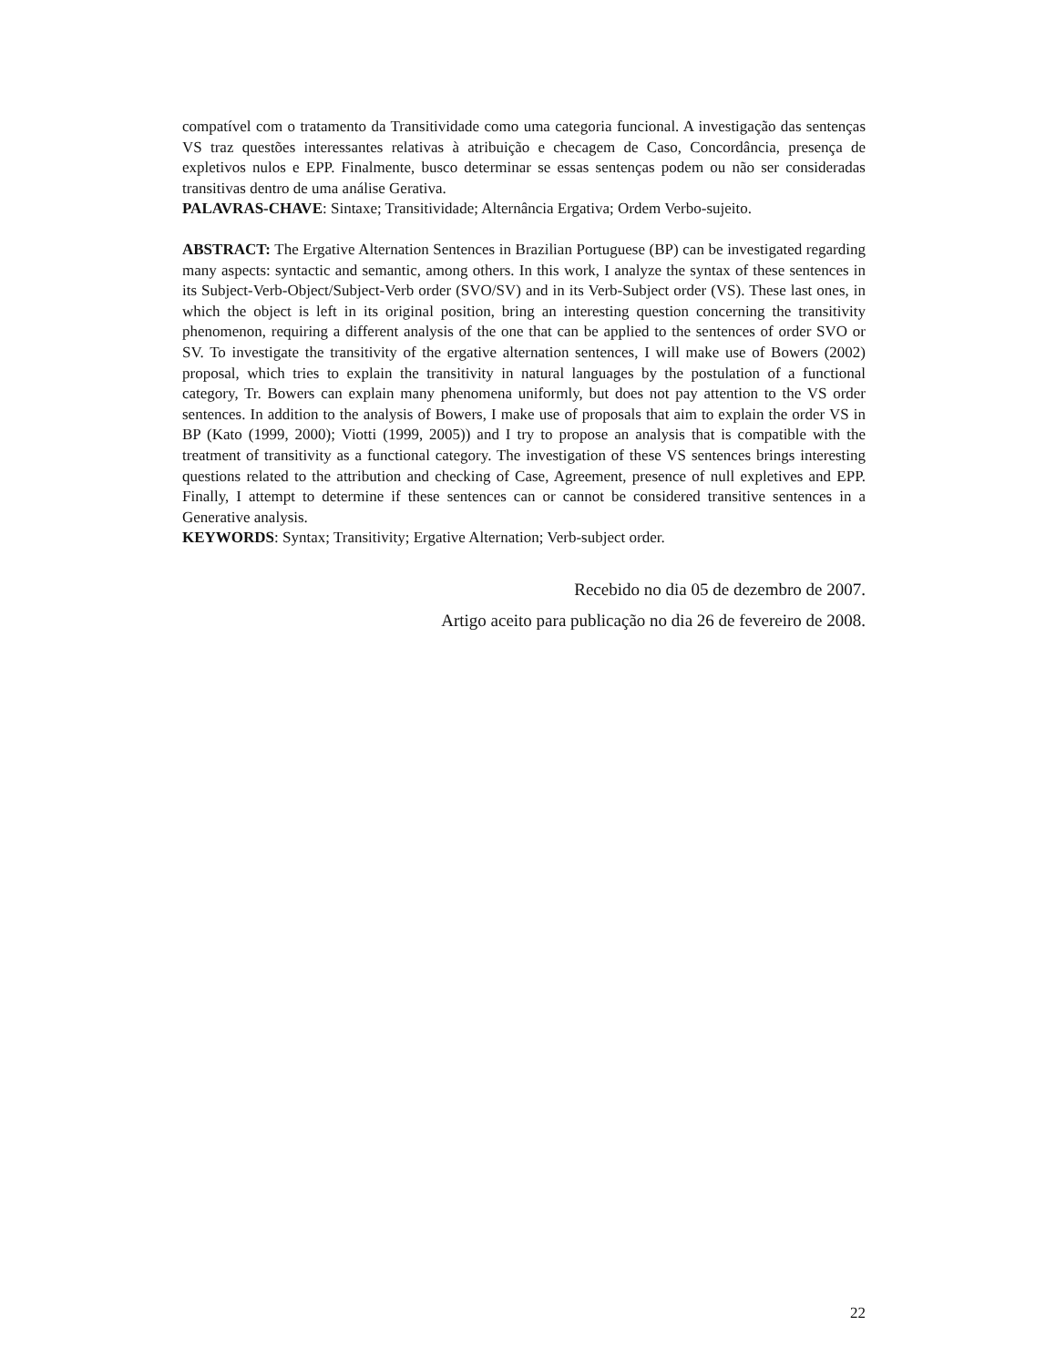compatível com o tratamento da Transitividade como uma categoria funcional. A investigação das sentenças VS traz questões interessantes relativas à atribuição e checagem de Caso, Concordância, presença de expletivos nulos e EPP. Finalmente, busco determinar se essas sentenças podem ou não ser consideradas transitivas dentro de uma análise Gerativa.
PALAVRAS-CHAVE: Sintaxe; Transitividade; Alternância Ergativa; Ordem Verbo-sujeito.
ABSTRACT: The Ergative Alternation Sentences in Brazilian Portuguese (BP) can be investigated regarding many aspects: syntactic and semantic, among others. In this work, I analyze the syntax of these sentences in its Subject-Verb-Object/Subject-Verb order (SVO/SV) and in its Verb-Subject order (VS). These last ones, in which the object is left in its original position, bring an interesting question concerning the transitivity phenomenon, requiring a different analysis of the one that can be applied to the sentences of order SVO or SV. To investigate the transitivity of the ergative alternation sentences, I will make use of Bowers (2002) proposal, which tries to explain the transitivity in natural languages by the postulation of a functional category, Tr. Bowers can explain many phenomena uniformly, but does not pay attention to the VS order sentences. In addition to the analysis of Bowers, I make use of proposals that aim to explain the order VS in BP (Kato (1999, 2000); Viotti (1999, 2005)) and I try to propose an analysis that is compatible with the treatment of transitivity as a functional category. The investigation of these VS sentences brings interesting questions related to the attribution and checking of Case, Agreement, presence of null expletives and EPP. Finally, I attempt to determine if these sentences can or cannot be considered transitive sentences in a Generative analysis.
KEYWORDS: Syntax; Transitivity; Ergative Alternation; Verb-subject order.
Recebido no dia 05 de dezembro de 2007.
Artigo aceito para publicação no dia 26 de fevereiro de 2008.
22